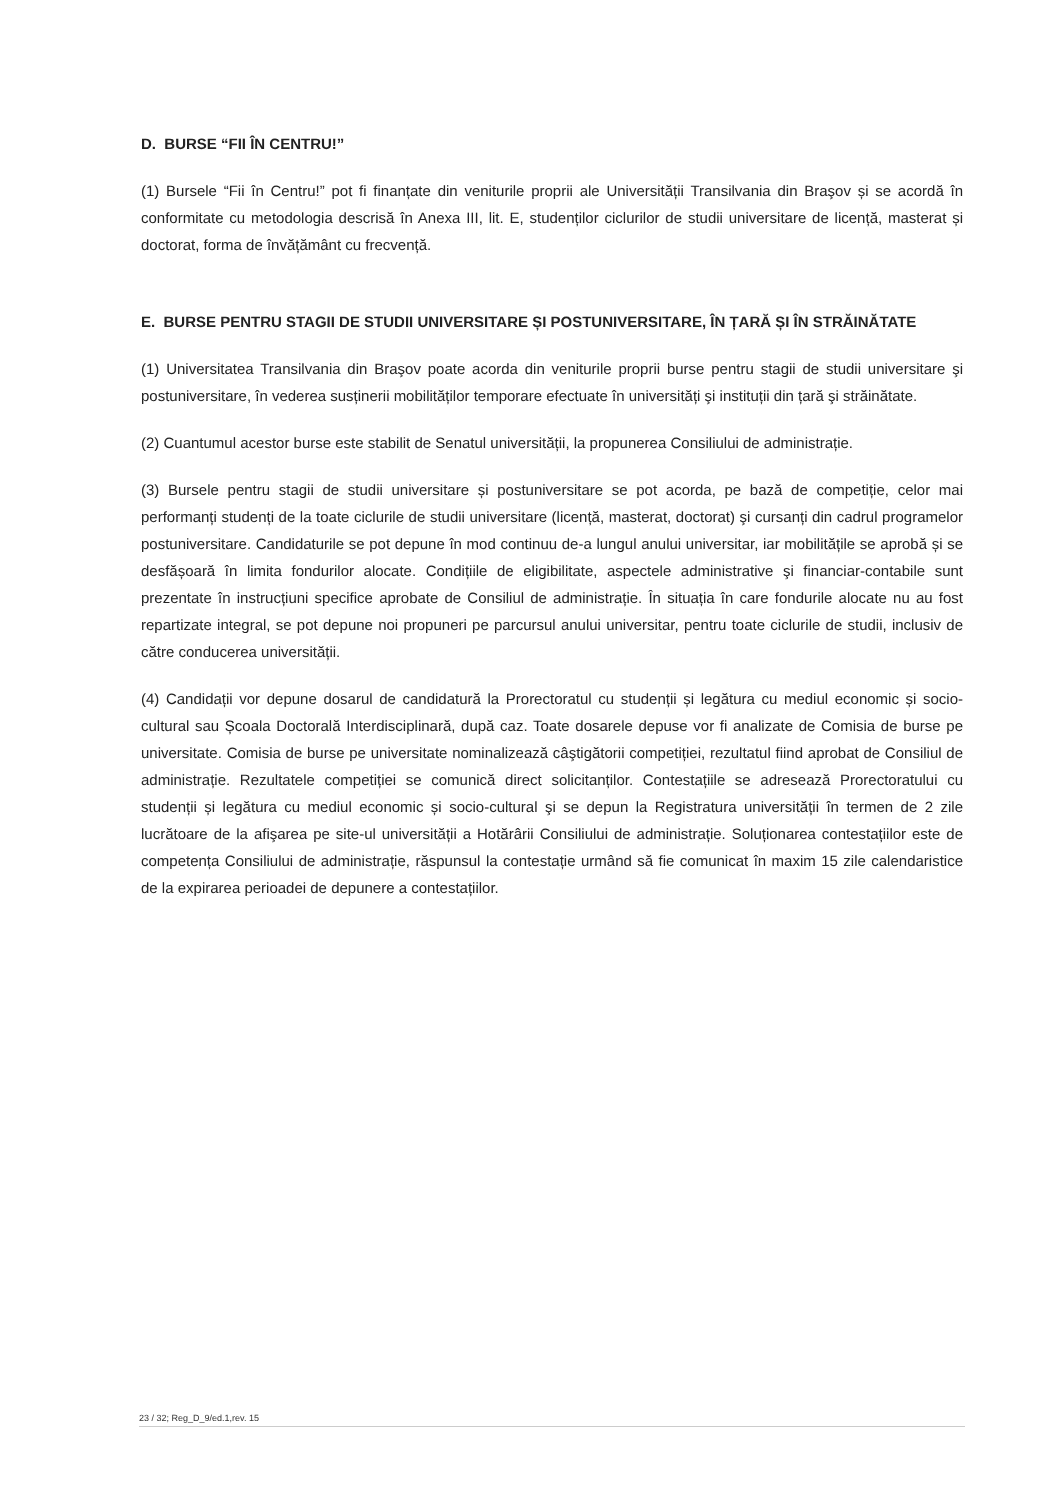D. BURSE “FII ÎN CENTRU!”
(1) Bursele “Fii în Centru!” pot fi finanțate din veniturile proprii ale Universității Transilvania din Braşov și se acordă în conformitate cu metodologia descrisă în Anexa III, lit. E, studenților ciclurilor de studii universitare de licență, masterat și doctorat, forma de învățământ cu frecvență.
E. BURSE PENTRU STAGII DE STUDII UNIVERSITARE ȘI POSTUNIVERSITARE, ÎN ȚARĂ ȘI ÎN STRĂINĂTATE
(1) Universitatea Transilvania din Braşov poate acorda din veniturile proprii burse pentru stagii de studii universitare şi postuniversitare, în vederea susținerii mobilităților temporare efectuate în universități şi instituții din țară şi străinătate.
(2) Cuantumul acestor burse este stabilit de Senatul universității, la propunerea Consiliului de administrație.
(3) Bursele pentru stagii de studii universitare și postuniversitare se pot acorda, pe bază de competiție, celor mai performanți studenți de la toate ciclurile de studii universitare (licență, masterat, doctorat) şi cursanți din cadrul programelor postuniversitare. Candidaturile se pot depune în mod continuu de-a lungul anului universitar, iar mobilitățile se aprobă și se desfășoară în limita fondurilor alocate. Condițiile de eligibilitate, aspectele administrative şi financiar-contabile sunt prezentate în instrucțiuni specifice aprobate de Consiliul de administrație. În situația în care fondurile alocate nu au fost repartizate integral, se pot depune noi propuneri pe parcursul anului universitar, pentru toate ciclurile de studii, inclusiv de către conducerea universității.
(4) Candidații vor depune dosarul de candidatură la Prorectoratul cu studenții și legătura cu mediul economic și socio-cultural sau Școala Doctorală Interdisciplinară, după caz. Toate dosarele depuse vor fi analizate de Comisia de burse pe universitate. Comisia de burse pe universitate nominalizează câştigătorii competiției, rezultatul fiind aprobat de Consiliul de administrație. Rezultatele competiției se comunică direct solicitanților. Contestațiile se adresează Prorectoratului cu studenții și legătura cu mediul economic și socio-cultural şi se depun la Registratura universității în termen de 2 zile lucrătoare de la afişarea pe site-ul universității a Hotărârii Consiliului de administrație. Soluționarea contestațiilor este de competența Consiliului de administrație, răspunsul la contestație urmând să fie comunicat în maxim 15 zile calendaristice de la expirarea perioadei de depunere a contestațiilor.
23 / 32; Reg_D_9/ed.1,rev. 15